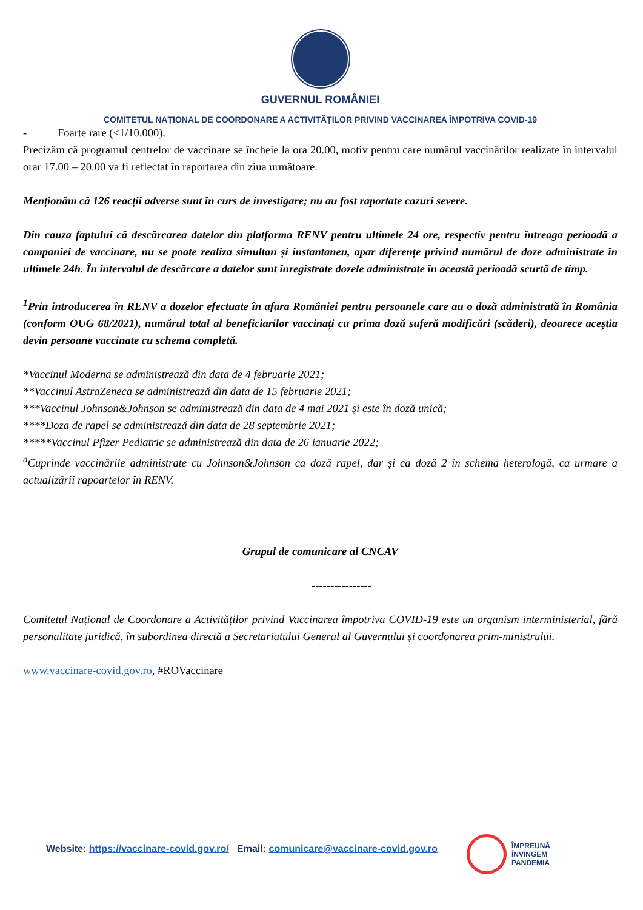GUVERNUL ROMÂNIEI
COMITETUL NAȚIONAL DE COORDONARE A ACTIVITĂȚILOR PRIVIND VACCINAREA ÎMPOTRIVA COVID-19
- Foarte rare (<1/10.000).
Precizăm că programul centrelor de vaccinare se încheie la ora 20.00, motiv pentru care numărul vaccinărilor realizate în intervalul orar 17.00 – 20.00 va fi reflectat în raportarea din ziua următoare.
Menționăm că 126 reacții adverse sunt în curs de investigare; nu au fost raportate cazuri severe.
Din cauza faptului că descărcarea datelor din platforma RENV pentru ultimele 24 ore, respectiv pentru întreaga perioadă a campaniei de vaccinare, nu se poate realiza simultan și instantaneu, apar diferențe privind numărul de doze administrate în ultimele 24h. În intervalul de descărcare a datelor sunt înregistrate dozele administrate în această perioadă scurtă de timp.
<sup>1</sup> Prin introducerea în RENV a dozelor efectuate în afara României pentru persoanele care au o doză administrată în România (conform OUG 68/2021), numărul total al beneficiarilor vaccinați cu prima doză suferă modificări (scăderi), deoarece aceștia devin persoane vaccinate cu schema completă.
*Vaccinul Moderna se administrează din data de 4 februarie 2021;
**Vaccinul AstraZeneca se administrează din data de 15 februarie 2021;
***Vaccinul Johnson&Johnson se administrează din data de 4 mai 2021 și este în doză unică;
****Doza de rapel se administrează din data de 28 septembrie 2021;
*****Vaccinul Pfizer Pediatric se administrează din data de 26 ianuarie 2022;
<sup>a</sup> Cuprinde vaccinările administrate cu Johnson&Johnson ca doză rapel, dar și ca doză 2 în schema heterologă, ca urmare a actualizării rapoartelor în RENV.
Grupul de comunicare al CNCAV
----------------
Comitetul Național de Coordonare a Activităților privind Vaccinarea împotriva COVID-19 este un organism interministerial, fără personalitate juridică, în subordinea directă a Secretariatului General al Guvernului și coordonarea prim-ministrului.
www.vaccinare-covid.gov.ro, #ROVaccinare
ÎMPREUNĂ
ÎNVINGEM
PANDEMIA
Website: https://vaccinare-covid.gov.ro/ Email: comunicare@vaccinare-covid.gov.ro